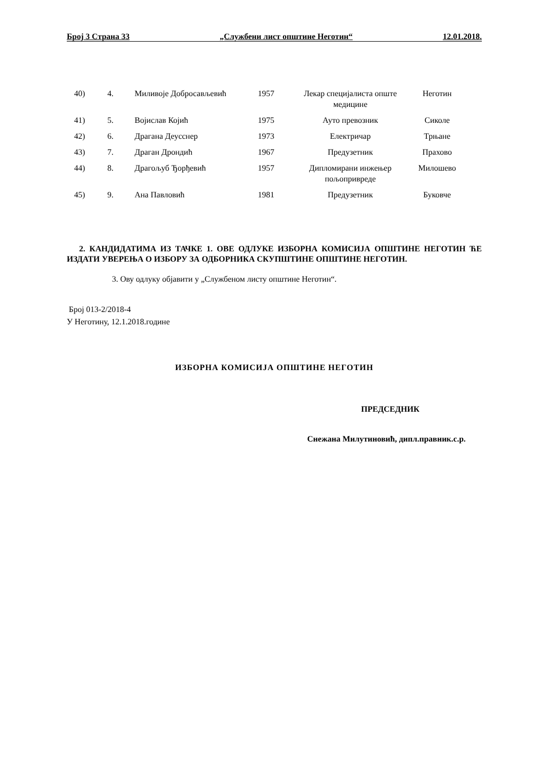Број 3 Страна 33 „Службени лист општине Неготин“12.01.2018.
| 40) | 4. | Миливоје Добросављевић | 1957 | Лекар специјалиста опште медицине | Неготин |
| 41) | 5. | Војислав Којић | 1975 | Ауто превозник | Сиколе |
| 42) | 6. | Драгана Деусснер | 1973 | Електричар | Трњане |
| 43) | 7. | Драган Дрондић | 1967 | Предузетник | Прахово |
| 44) | 8. | Драгољуб Ђорђевић | 1957 | Дипломирани инжењер пољопривреде | Милошево |
| 45) | 9. | Ана Павловић | 1981 | Предузетник | Буковче |
2. КАНДИДАТИМА ИЗ ТАЧКЕ 1. ОВЕ ОДЛУКЕ ИЗБОРНА КОМИСИЈА ОПШТИНЕ НЕГОТИН ЋЕ ИЗДАТИ УВЕРЕЊА О ИЗБОРУ ЗА ОДБОРНИКА СКУПШТИНЕ ОПШТИНЕ НЕГОТИН.
3. Ову одлуку објавити у „Службеном листу општине Неготин“.
Број 013-2/2018-4
У Неготину, 12.1.2018.године
ИЗБОРНА КОМИСИЈА ОПШТИНЕ НЕГОТИН
ПРЕДСЕДНИК
Снежана Милутиновић, дипл.правник.с.р.